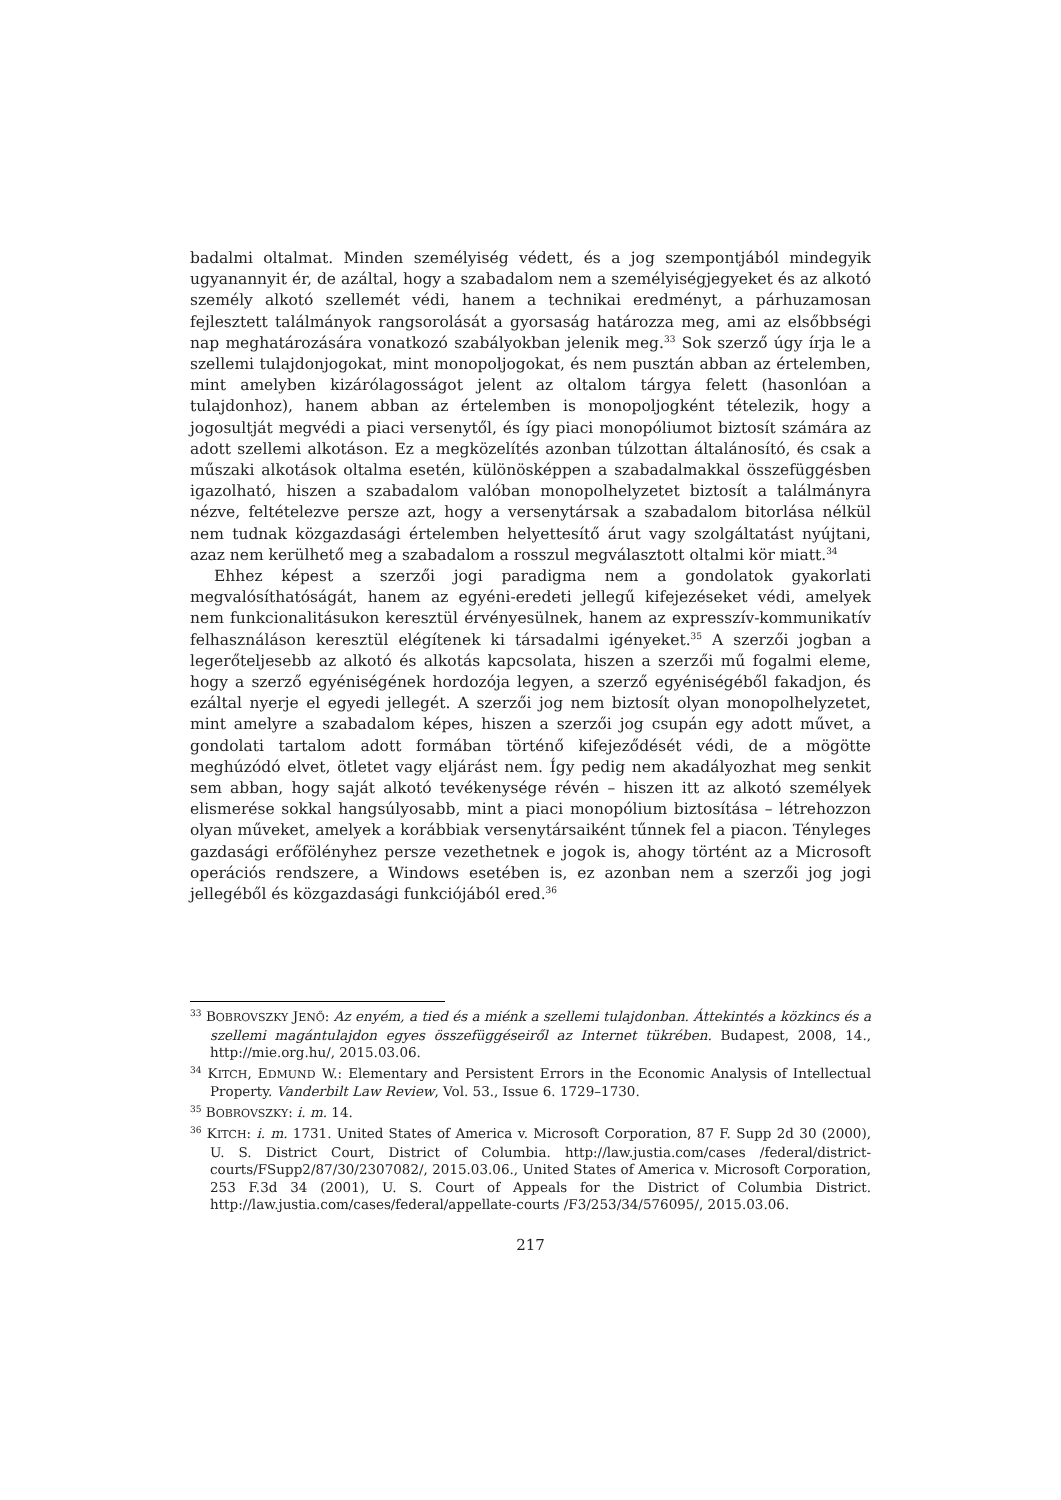badalmi oltalmat. Minden személyiség védett, és a jog szempontjából mindegyik ugyanannyit ér, de azáltal, hogy a szabadalom nem a személyiségjegyeket és az alkotó személy alkotó szellemét védi, hanem a technikai eredményt, a párhuzamosan fejlesztett találmányok rangsorolását a gyorsaság határozza meg, ami az elsőbbségi nap meghatározására vonatkozó szabályokban jelenik meg.<sup>33</sup> Sok szerző úgy írja le a szellemi tulajdonjogokat, mint monopoljogokat, és nem pusztán abban az értelemben, mint amelyben kizárólagosságot jelent az oltalom tárgya felett (hasonlóan a tulajdonhoz), hanem abban az értelemben is monopoljogként tételezik, hogy a jogosultját megvédi a piaci versenytől, és így piaci monopóliumot biztosít számára az adott szellemi alkotáson. Ez a megközelítés azonban túlzottan általánosító, és csak a műszaki alkotások oltalma esetén, különösképpen a szabadalmakkal összefüggésben igazolható, hiszen a szabadalom valóban monopolhelyzetet biztosít a találmányra nézve, feltételezve persze azt, hogy a versenytársak a szabadalom bitorlása nélkül nem tudnak közgazdasági értelemben helyettesítő árut vagy szolgáltatást nyújtani, azaz nem kerülhető meg a szabadalom a rosszul megválasztott oltalmi kör miatt.<sup>34</sup>
Ehhez képest a szerzői jogi paradigma nem a gondolatok gyakorlati megvalósíthatóságát, hanem az egyéni-eredeti jellegű kifejezéseket védi, amelyek nem funkcionalitásukon keresztül érvényesülnek, hanem az expresszív-kommunikatív felhasználáson keresztül elégítenek ki társadalmi igényeket.<sup>35</sup> A szerzői jogban a legerőteljesebb az alkotó és alkotás kapcsolata, hiszen a szerzői mű fogalmi eleme, hogy a szerző egyéniségének hordozója legyen, a szerző egyéniségéből fakadjon, és ezáltal nyerje el egyedi jellegét. A szerzői jog nem biztosít olyan monopolhelyzetet, mint amelyre a szabadalom képes, hiszen a szerzői jog csupán egy adott művet, a gondolati tartalom adott formában történő kifejeződését védi, de a mögötte meghúzódó elvet, ötletet vagy eljárást nem. Így pedig nem akadályozhat meg senkit sem abban, hogy saját alkotó tevékenysége révén – hiszen itt az alkotó személyek elismerése sokkal hangsúlyosabb, mint a piaci monopólium biztosítása – létrehozzon olyan műveket, amelyek a korábbiak versenytársaiként tűnnek fel a piacon. Tényleges gazdasági erőfölényhez persze vezethetnek e jogok is, ahogy történt az a Microsoft operációs rendszere, a Windows esetében is, ez azonban nem a szerzői jog jogi jellegéből és közgazdasági funkciójából ered.<sup>36</sup>
<sup>33</sup> BOBROVSZKY JENŐ: Az enyém, a tied és a miénk a szellemi tulajdonban. Áttekintés a közkincs és a szellemi magántulajdon egyes összefüggéseiről az Internet tükrében. Budapest, 2008, 14., http://mie.org.hu/, 2015.03.06.
<sup>34</sup> KITCH, EDMUND W.: Elementary and Persistent Errors in the Economic Analysis of Intellectual Property. Vanderbilt Law Review, Vol. 53., Issue 6. 1729–1730.
<sup>35</sup> BOBROVSZKY: i. m. 14.
<sup>36</sup> KITCH: i. m. 1731. United States of America v. Microsoft Corporation, 87 F. Supp 2d 30 (2000), U. S. District Court, District of Columbia. http://law.justia.com/cases /federal/district-courts/FSupp2/87/30/2307082/, 2015.03.06., United States of America v. Microsoft Corporation, 253 F.3d 34 (2001), U. S. Court of Appeals for the District of Columbia District. http://law.justia.com/cases/federal/appellate-courts /F3/253/34/576095/, 2015.03.06.
217